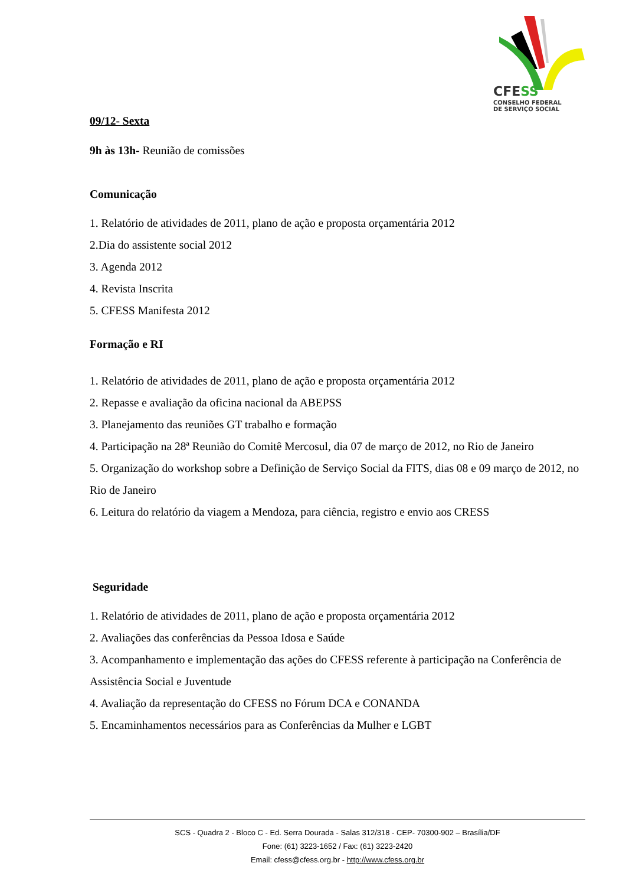CFESS
CONSELHO FEDERAL
DE SERVIÇO SOCIAL
09/12- Sexta
9h às 13h- Reunião de comissões
Comunicação
1. Relatório de atividades de 2011, plano de ação e proposta orçamentária 2012
2.Dia do assistente social 2012
3. Agenda 2012
4. Revista Inscrita
5. CFESS Manifesta 2012
Formação e RI
1. Relatório de atividades de 2011, plano de ação e proposta orçamentária 2012
2. Repasse e avaliação da oficina nacional da ABEPSS
3. Planejamento das reuniões GT trabalho e formação
4. Participação na 28ª Reunião do Comitê Mercosul, dia 07 de março de 2012, no Rio de Janeiro
5. Organização do workshop sobre a Definição de Serviço Social da FITS, dias 08 e 09 março de 2012, no Rio de Janeiro
6. Leitura do relatório da viagem a Mendoza, para ciência, registro e envio aos CRESS
Seguridade
1. Relatório de atividades de 2011, plano de ação e proposta orçamentária 2012
2. Avaliações das conferências da Pessoa Idosa e Saúde
3. Acompanhamento e implementação das ações do CFESS referente à participação na Conferência de Assistência Social e Juventude
4. Avaliação da representação do CFESS no Fórum DCA e CONANDA
5. Encaminhamentos necessários para as Conferências da Mulher e LGBT
SCS - Quadra 2 - Bloco C - Ed. Serra Dourada - Salas 312/318 - CEP- 70300-902 – Brasília/DF
Fone: (61) 3223-1652 / Fax: (61) 3223-2420
Email: cfess@cfess.org.br - http://www.cfess.org.br